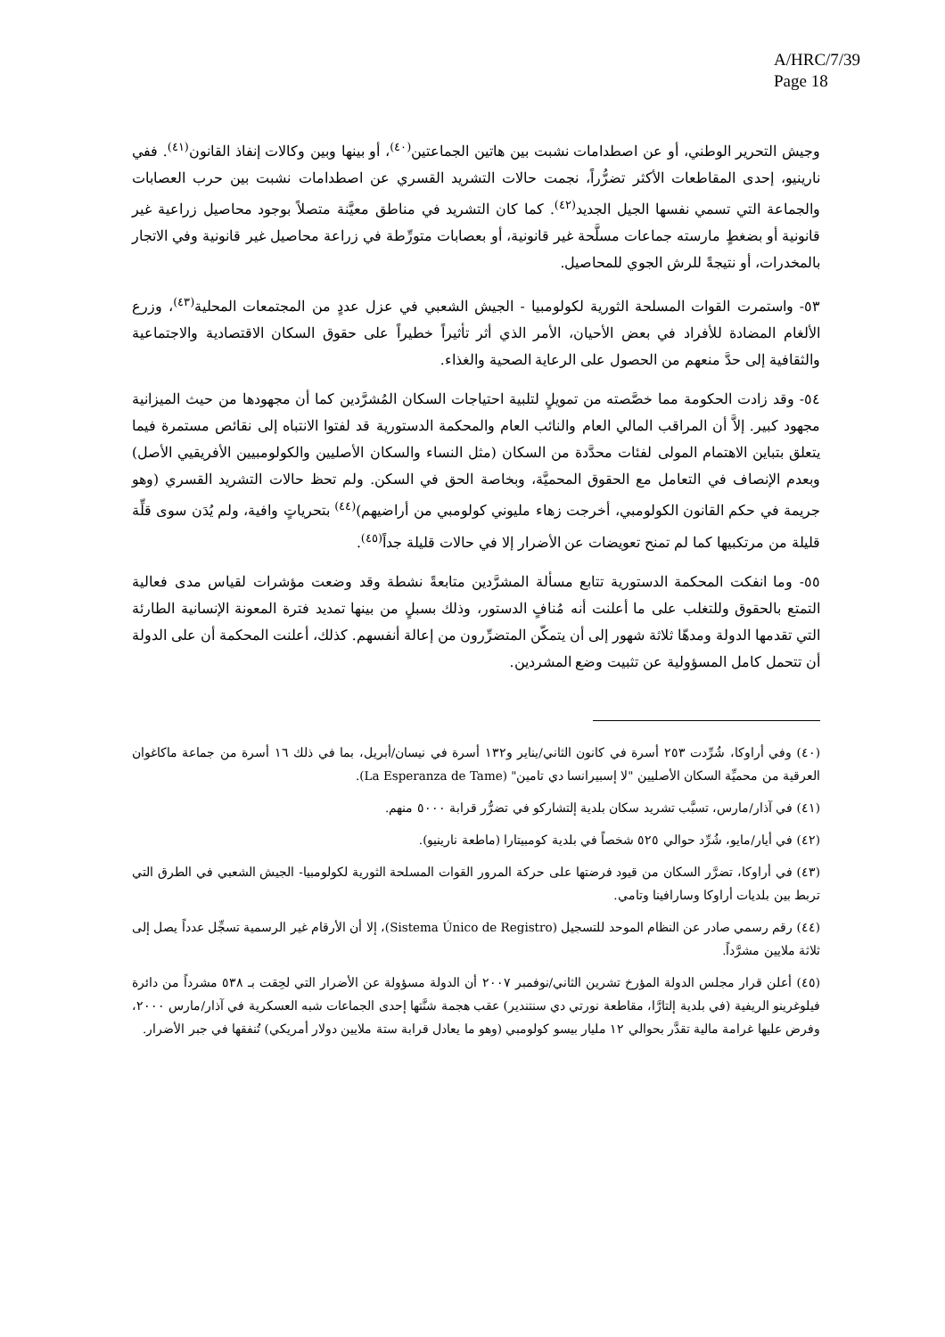A/HRC/7/39
Page 18
وجيش التحرير الوطني، أو عن اصطدامات نشبت بين هاتين الجماعتين<sup>(٤٠)</sup>، أو بينها وبين وكالات إنفاذ القانون<sup>(٤١)</sup>. ففي نارينيو، إحدى المقاطعات الأكثر تضرُّراً، نجمت حالات التشريد القسري عن اصطدامات نشبت بين حرب العصابات والجماعة التي تسمي نفسها الجيل الجديد<sup>(٤٢)</sup>. كما كان التشريد في مناطق معيَّنة متصلاً بوجود محاصيل زراعية غير قانونية أو بضغطٍ مارسته جماعات مسلَّحة غير قانونية، أو بعصابات متورِّطة في زراعة محاصيل غير قانونية وفي الاتجار بالمخدرات، أو نتيجةً للرش الجوي للمحاصيل.
٥٣- واستمرت القوات المسلحة الثورية لكولومبيا - الجيش الشعبي في عزل عددٍ من المجتمعات المحلية<sup>(٤٣)</sup>، وزرع الألغام المضادة للأفراد في بعض الأحيان، الأمر الذي أثر تأثيراً خطيراً على حقوق السكان الاقتصادية والاجتماعية والثقافية إلى حدَّ منعهم من الحصول على الرعاية الصحية والغذاء.
٥٤- وقد زادت الحكومة مما خصَّصته من تمويلٍ لتلبية احتياجات السكان المُشرَّدين كما أن مجهودها من حيث الميزانية مجهود كبير. إلاَّ أن المراقب المالي العام والنائب العام والمحكمة الدستورية قد لفتوا الانتباه إلى نقائص مستمرة فيما يتعلق بتباين الاهتمام المولى لفئات محدَّدة من السكان (مثل النساء والسكان الأصليين والكولومبيين الأفريقيي الأصل) وبعدم الإنصاف في التعامل مع الحقوق المحميَّة، وبخاصة الحق في السكن. ولم تحظ حالات التشريد القسري (وهو جريمة في حكم القانون الكولومبي، أخرجت زهاء مليوني كولومبي من أراضيهم)<sup>(٤٤)</sup> بتحرياتٍ وافية، ولم يُدَن سوى قلِّة قليلة من مرتكبيها كما لم تمنح تعويضات عن الأضرار إلا في حالات قليلة جداً<sup>(٤٥)</sup>.
٥٥- وما انفكت المحكمة الدستورية تتابع مسألة المشرَّدين متابعةً نشطة وقد وضعت مؤشرات لقياس مدى فعالية التمتع بالحقوق وللتغلب على ما أعلنت أنه مُنافٍ الدستور، وذلك بسبلٍ من بينها تمديد فترة المعونة الإنسانية الطارئة التي تقدمها الدولة ومدهّا ثلاثة شهور إلى أن يتمكّن المتضرِّرون من إعالة أنفسهم. كذلك، أعلنت المحكمة أن على الدولة أن تتحمل كامل المسؤولية عن تثبيت وضع المشردين.
(٤٠) وفي أراوكا، شُرِّدت ٢٥٣ أسرة في كانون الثاني/يناير و١٣٢ أسرة في نيسان/أبريل، بما في ذلك ١٦ أسرة من جماعة ماكاغوان العرقية من محميِّة السكان الأصليين "لا إسبيرانسا دي تامين" (La Esperanza de Tame).
(٤١) في آذار/مارس، تسبَّب تشريد سكان بلدية إلتشاركو في تضرُّر قرابة ٥٠٠٠ منهم.
(٤٢) في أيار/مايو، شُرِّد حوالي ٥٢٥ شخصاً في بلدية كومبيتارا (ماطعة نارينيو).
(٤٣) في أراوكا، تضرَّر السكان من قيود فرضتها على حركة المرور القوات المسلحة الثورية لكولومبيا- الجيش الشعبي في الطرق التي تربط بين بلديات أراوكا وسارافينا وتامي.
(٤٤) رقم رسمي صادر عن النظام الموحد للتسجيل (Sistema Único de Registro)، إلا أن الأرقام غير الرسمية تسجِّل عدداً يصل إلى ثلاثة ملايين مشرَّداً.
(٤٥) أعلن قرار مجلس الدولة المؤرخ تشرين الثاني/نوفمبر ٢٠٠٧ أن الدولة مسؤولة عن الأضرار التي لحِقت بـ ٥٣٨ مشرداً من دائرة فيلوغرينو الريفية (في بلدية إلتارَّا، مقاطعة نورتي دي سنتندير) عقب هجمة شنَّتها إحدى الجماعات شبه العسكرية في آذار/مارس ٢٠٠٠، وفرض عليها غرامة مالية تقدَّر بحوالي ١٢ مليار بيسو كولومبي (وهو ما يعادل قرابة ستة ملايين دولار أمريكي) تُنفقها في جبر الأضرار.